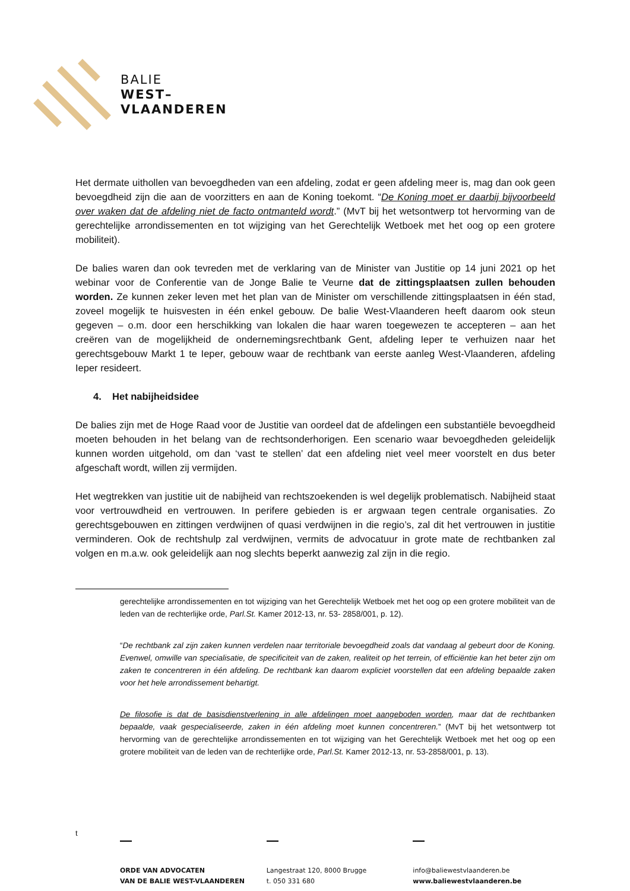BALIE
WEST–
VLAANDEREN
Het dermate uithollen van bevoegdheden van een afdeling, zodat er geen afdeling meer is, mag dan ook geen bevoegdheid zijn die aan de voorzitters en aan de Koning toekomt. “De Koning moet er daarbij bijvoorbeeld over waken dat de afdeling niet de facto ontmanteld wordt.” (MvT bij het wetsontwerp tot hervorming van de gerechtelijke arrondissementen en tot wijziging van het Gerechtelijk Wetboek met het oog op een grotere mobiliteit).
De balies waren dan ook tevreden met de verklaring van de Minister van Justitie op 14 juni 2021 op het webinar voor de Conferentie van de Jonge Balie te Veurne dat de zittingsplaatsen zullen behouden worden. Ze kunnen zeker leven met het plan van de Minister om verschillende zittingsplaatsen in één stad, zoveel mogelijk te huisvesten in één enkel gebouw. De balie West-Vlaanderen heeft daarom ook steun gegeven – o.m. door een herschikking van lokalen die haar waren toegewezen te accepteren – aan het creëren van de mogelijkheid de ondernemingsrechtbank Gent, afdeling Ieper te verhuizen naar het gerechtsgebouw Markt 1 te Ieper, gebouw waar de rechtbank van eerste aanleg West-Vlaanderen, afdeling Ieper resideert.
4. Het nabijheidsidee
De balies zijn met de Hoge Raad voor de Justitie van oordeel dat de afdelingen een substantiële bevoegdheid moeten behouden in het belang van de rechtsonderhorigen. Een scenario waar bevoegdheden geleidelijk kunnen worden uitgehold, om dan ‘vast te stellen’ dat een afdeling niet veel meer voorstelt en dus beter afgeschaft wordt, willen zij vermijden.
Het wegtrekken van justitie uit de nabijheid van rechtszoekenden is wel degelijk problematisch. Nabijheid staat voor vertrouwdheid en vertrouwen. In perifere gebieden is er argwaan tegen centrale organisaties. Zo gerechtsgebouwen en zittingen verdwijnen of quasi verdwijnen in die regio’s, zal dit het vertrouwen in justitie verminderen. Ook de rechtshulp zal verdwijnen, vermits de advocatuur in grote mate de rechtbanken zal volgen en m.a.w. ook geleidelijk aan nog slechts beperkt aanwezig zal zijn in die regio.
gerechtelijke arrondissementen en tot wijziging van het Gerechtelijk Wetboek met het oog op een grotere mobiliteit van de leden van de rechterlijke orde, Parl.St. Kamer 2012-13, nr. 53- 2858/001, p. 12).
“De rechtbank zal zijn zaken kunnen verdelen naar territoriale bevoegdheid zoals dat vandaag al gebeurt door de Koning. Evenwel, omwille van specialisatie, de specificiteit van de zaken, realiteit op het terrein, of efficiëntie kan het beter zijn om zaken te concentreren in één afdeling. De rechtbank kan daarom expliciet voorstellen dat een afdeling bepaalde zaken voor het hele arrondissement behartigt.
De filosofie is dat de basisdienstverlening in alle afdelingen moet aangeboden worden, maar dat de rechtbanken bepaalde, vaak gespecialiseerde, zaken in één afdeling moet kunnen concentreren.” (MvT bij het wetsontwerp tot hervorming van de gerechtelijke arrondissementen en tot wijziging van het Gerechtelijk Wetboek met het oog op een grotere mobiliteit van de leden van de rechterlijke orde, Parl.St. Kamer 2012-13, nr. 53-2858/001, p. 13).
t
ORDE VAN ADVOCATEN
VAN DE BALIE WEST-VLAANDEREN
Langestraat 120, 8000 Brugge
t. 050 331 680
info@baliewestvlaanderen.be
www.baliewestvlaanderen.be